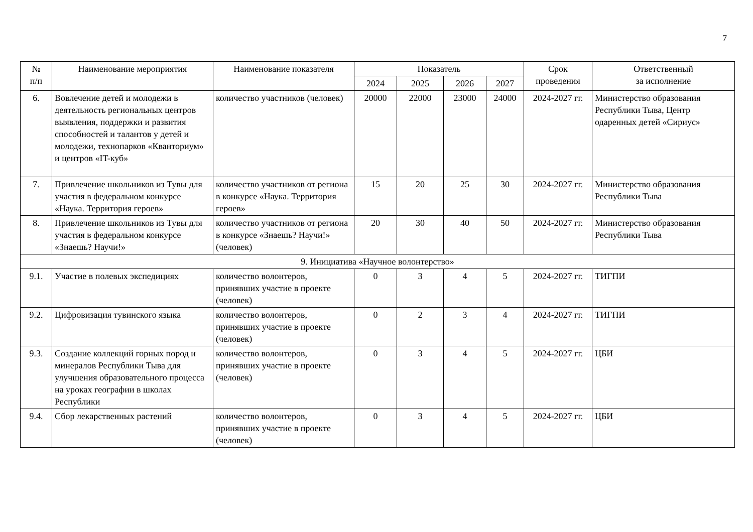7
| № п/п | Наименование мероприятия | Наименование показателя | Показатель | | | | Срок проведения | Ответственный за исполнение |
| --- | --- | --- | --- | --- | --- | --- | --- | --- |
| | | | 2024 | 2025 | 2026 | 2027 | | |
| 6. | Вовлечение детей и молодежи в деятельность региональных центров выявления, поддержки и развития способностей и талантов у детей и молодежи, технопарков «Кванториум» и центров «IT-куб» | количество участников (человек) | 20000 | 22000 | 23000 | 24000 | 2024-2027 гг. | Министерство образования Республики Тыва, Центр одаренных детей «Сириус» |
| 7. | Привлечение школьников из Тувы для участия в федеральном конкурсе «Наука. Территория героев» | количество участников от региона в конкурсе «Наука. Территория героев» | 15 | 20 | 25 | 30 | 2024-2027 гг. | Министерство образования Республики Тыва |
| 8. | Привлечение школьников из Тувы для участия в федеральном конкурсе «Знаешь? Научи!» | количество участников от региона в конкурсе «Знаешь? Научи!» (человек) | 20 | 30 | 40 | 50 | 2024-2027 гг. | Министерство образования Республики Тыва |
| 9. Инициатива «Научное волонтерство» | | | | | | | | |
| 9.1. | Участие в полевых экспедициях | количество волонтеров, принявших участие в проекте (человек) | 0 | 3 | 4 | 5 | 2024-2027 гг. | ТИГПИ |
| 9.2. | Цифровизация тувинского языка | количество волонтеров, принявших участие в проекте (человек) | 0 | 2 | 3 | 4 | 2024-2027 гг. | ТИГПИ |
| 9.3. | Создание коллекций горных пород и минералов Республики Тыва для улучшения образовательного процесса на уроках географии в школах Республики | количество волонтеров, принявших участие в проекте (человек) | 0 | 3 | 4 | 5 | 2024-2027 гг. | ЦБИ |
| 9.4. | Сбор лекарственных растений | количество волонтеров, принявших участие в проекте (человек) | 0 | 3 | 4 | 5 | 2024-2027 гг. | ЦБИ |